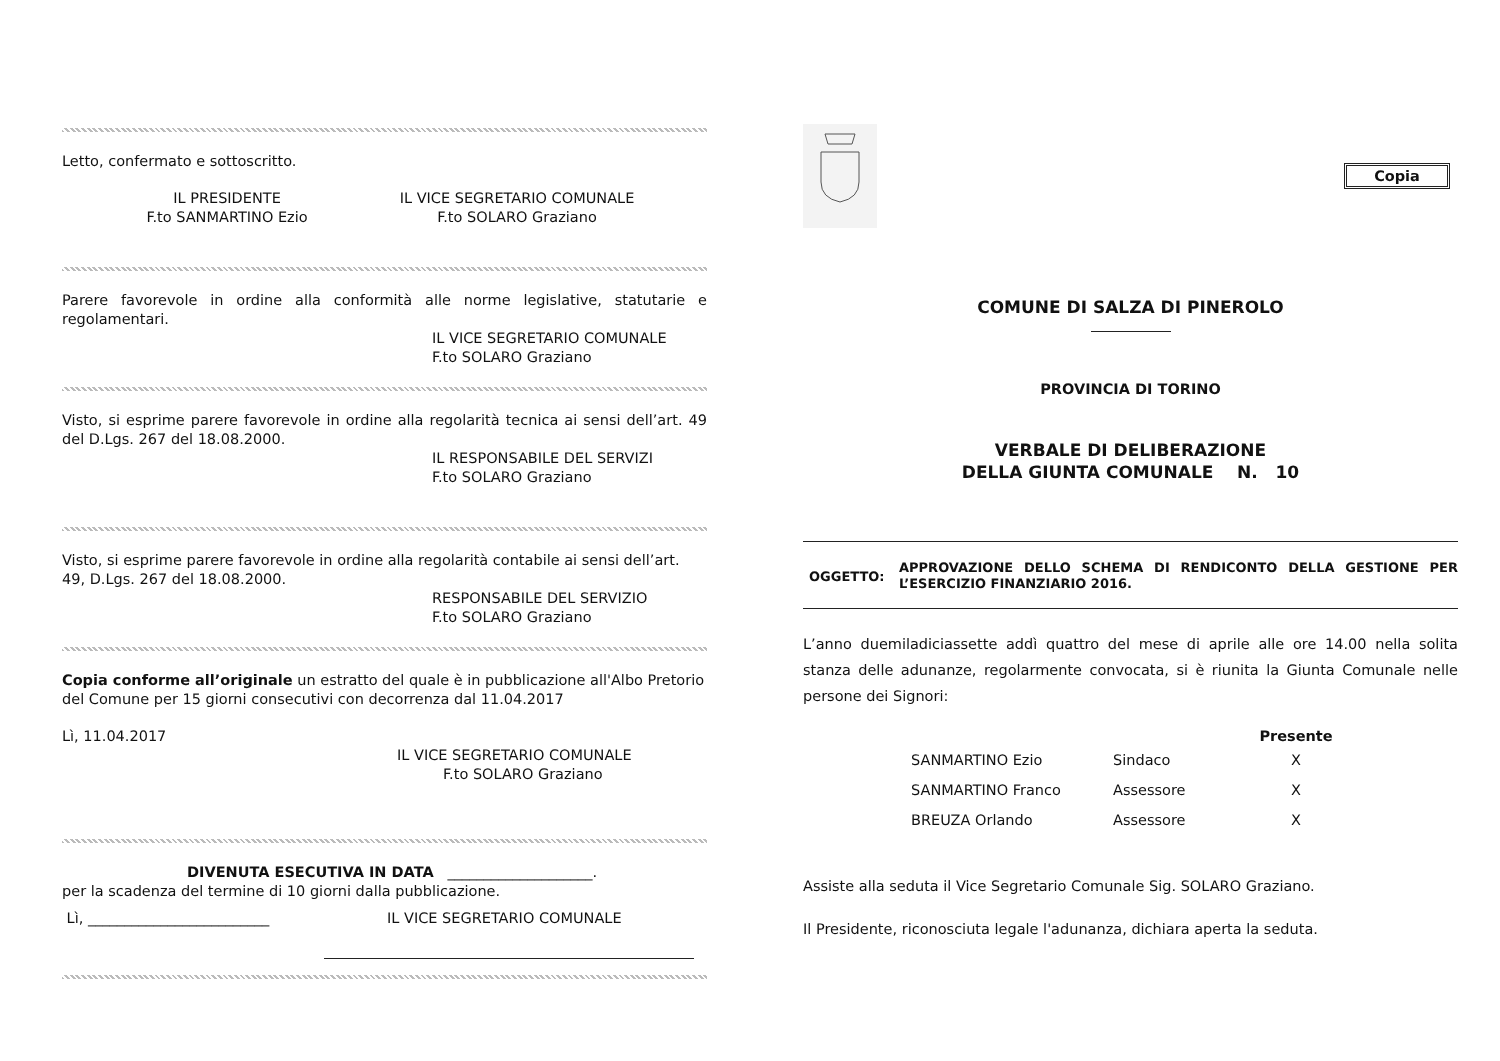Letto, confermato e sottoscritto.
IL PRESIDENTE
F.to SANMARTINO Ezio
IL VICE SEGRETARIO COMUNALE
F.to SOLARO Graziano
Parere favorevole in ordine alla conformità alle norme legislative, statutarie e regolamentari.
IL VICE SEGRETARIO COMUNALE
F.to SOLARO Graziano
Visto, si esprime parere favorevole in ordine alla regolarità tecnica ai sensi dell’art. 49 del D.Lgs. 267 del 18.08.2000.
IL RESPONSABILE DEL SERVIZI
F.to SOLARO Graziano
Visto, si esprime parere favorevole in ordine alla regolarità contabile ai sensi dell’art. 49, D.Lgs. 267 del 18.08.2000.
RESPONSABILE DEL SERVIZIO
F.to SOLARO Graziano
Copia conforme all’originale un estratto del quale è in pubblicazione all'Albo Pretorio del Comune per 15 giorni consecutivi con decorrenza dal 11.04.2017
Lì, 11.04.2017
IL VICE SEGRETARIO COMUNALE
F.to SOLARO Graziano
DIVENUTA ESECUTIVA IN DATA ____________________.
per la scadenza del termine di 10 giorni dalla pubblicazione.
Lì, _________________________ IL VICE SEGRETARIO COMUNALE
Copia
COMUNE DI SALZA DI PINEROLO
PROVINCIA DI TORINO
VERBALE DI DELIBERAZIONE
DELLA GIUNTA COMUNALE N. 10
OGGETTO:
APPROVAZIONE DELLO SCHEMA DI RENDICONTO DELLA GESTIONE PER L’ESERCIZIO FINANZIARIO 2016.
L’anno duemiladiciassette addì quattro del mese di aprile alle ore 14.00 nella solita stanza delle adunanze, regolarmente convocata, si è riunita la Giunta Comunale nelle persone dei Signori:
| | | Presente |
| --- | --- | --- |
| SANMARTINO Ezio | Sindaco | X |
| SANMARTINO Franco | Assessore | X |
| BREUZA Orlando | Assessore | X |
Assiste alla seduta il Vice Segretario Comunale Sig. SOLARO Graziano.
Il Presidente, riconosciuta legale l'adunanza, dichiara aperta la seduta.